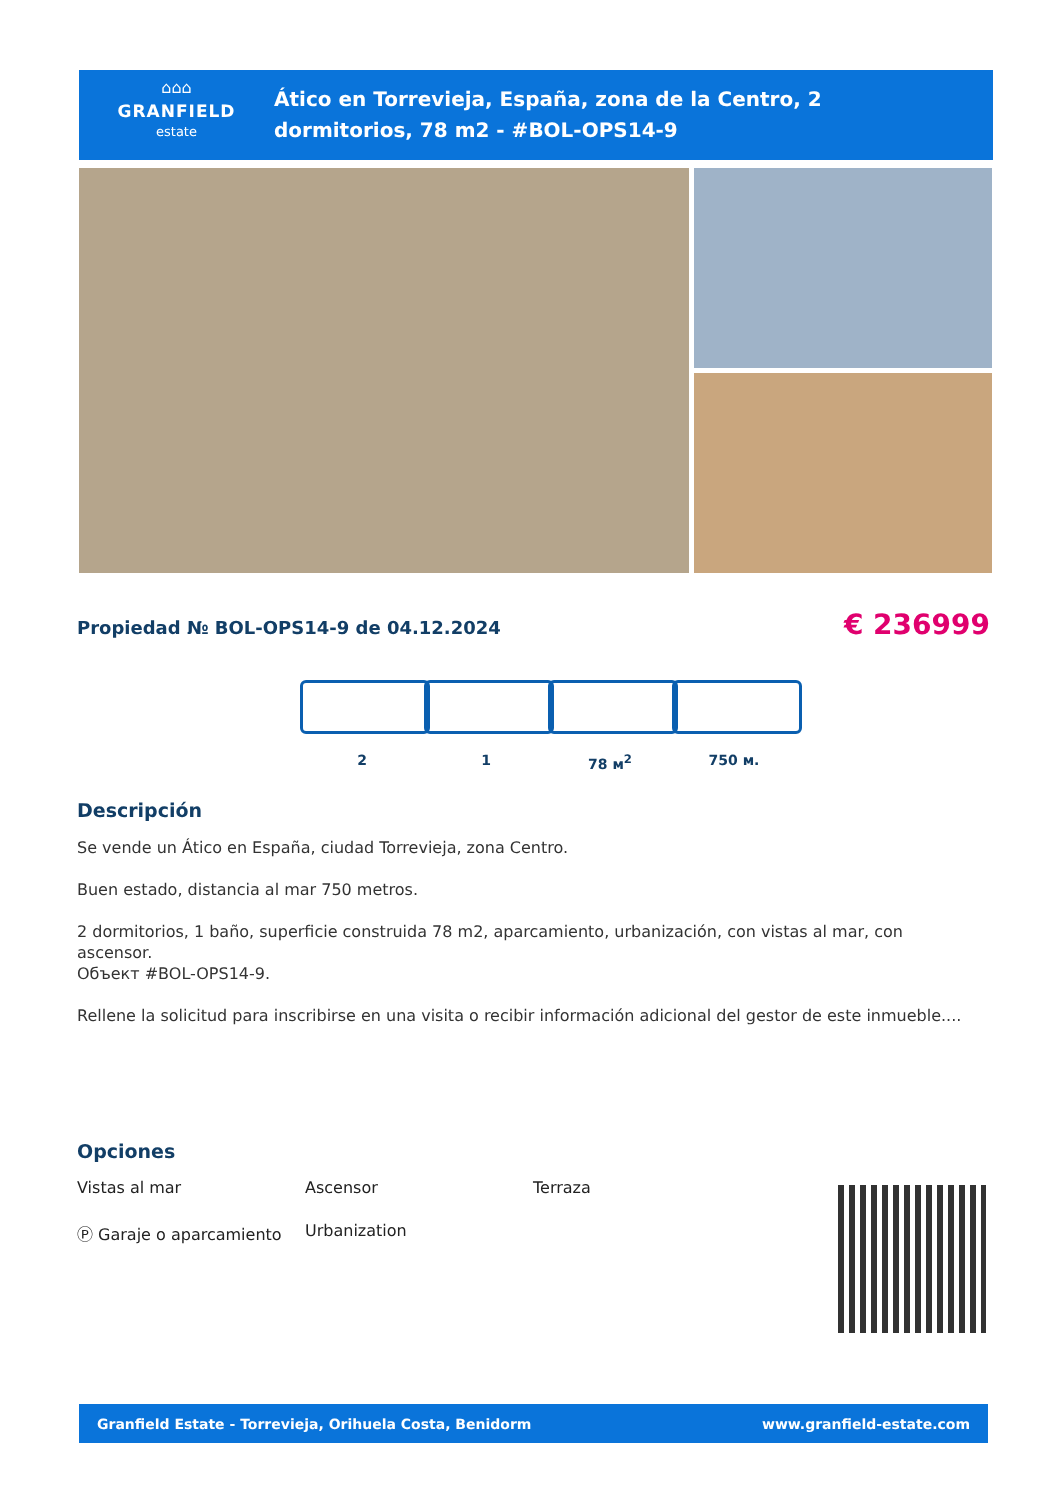⌂⌂⌂
GRANFIELD
estate
Ático en Torrevieja, España, zona de la Centro, 2
dormitorios, 78 m2 - #BOL-OPS14-9
Propiedad № BOL-OPS14-9 de 04.12.2024
€ 236999
2 1 78 м<sup>2</sup> 750 м.
Descripción
Se vende un Ático en España, ciudad Torrevieja, zona Centro.
Buen estado, distancia al mar 750 metros.
2 dormitorios, 1 baño, superficie construida 78 m2, aparcamiento, urbanización, con vistas al mar, con ascensor.
Объект #BOL-OPS14-9.
Rellene la solicitud para inscribirse en una visita o recibir información adicional del gestor de este inmueble....
Opciones
Vistas al mar
Ascensor
Terraza
Ⓟ Garaje o aparcamiento
Urbanization
Granfield Estate - Torrevieja, Orihuela Costa, Benidorm www.granfield-estate.com